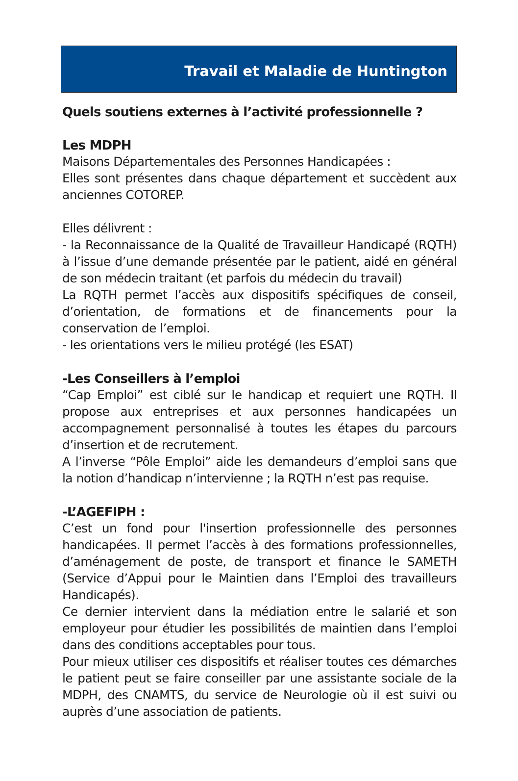Travail et Maladie de Huntington
Quels soutiens externes à l’activité professionnelle ?
Les MDPH
Maisons Départementales des Personnes Handicapées :
Elles sont présentes dans chaque département et succèdent aux anciennes COTOREP.
Elles délivrent :
- la Reconnaissance de la Qualité de Travailleur Handicapé (RQTH) à l’issue d’une demande présentée par le patient, aidé en général de son médecin traitant (et parfois du médecin du travail)
La RQTH permet l’accès aux dispositifs spécifiques de conseil, d’orientation, de formations et de financements pour la conservation de l’emploi.
- les orientations vers le milieu protégé (les ESAT)
-Les Conseillers à l’emploi
“Cap Emploi” est ciblé sur le handicap et requiert une RQTH. Il propose aux entreprises et aux personnes handicapées un accompagnement personnalisé à toutes les étapes du parcours d’insertion et de recrutement.
A l’inverse “Pôle Emploi” aide les demandeurs d’emploi sans que la notion d’handicap n’intervienne ; la RQTH n’est pas requise.
-L’AGEFIPH :
C’est un fond pour l'insertion professionnelle des personnes handicapées. Il permet l’accès à des formations professionnelles, d’aménagement de poste, de transport et finance le SAMETH (Service d’Appui pour le Maintien dans l’Emploi des travailleurs Handicapés).
Ce dernier intervient dans la médiation entre le salarié et son employeur pour étudier les possibilités de maintien dans l’emploi dans des conditions acceptables pour tous.
Pour mieux utiliser ces dispositifs et réaliser toutes ces démarches le patient peut se faire conseiller par une assistante sociale de la MDPH, des CNAMTS, du service de Neurologie où il est suivi ou auprès d’une association de patients.